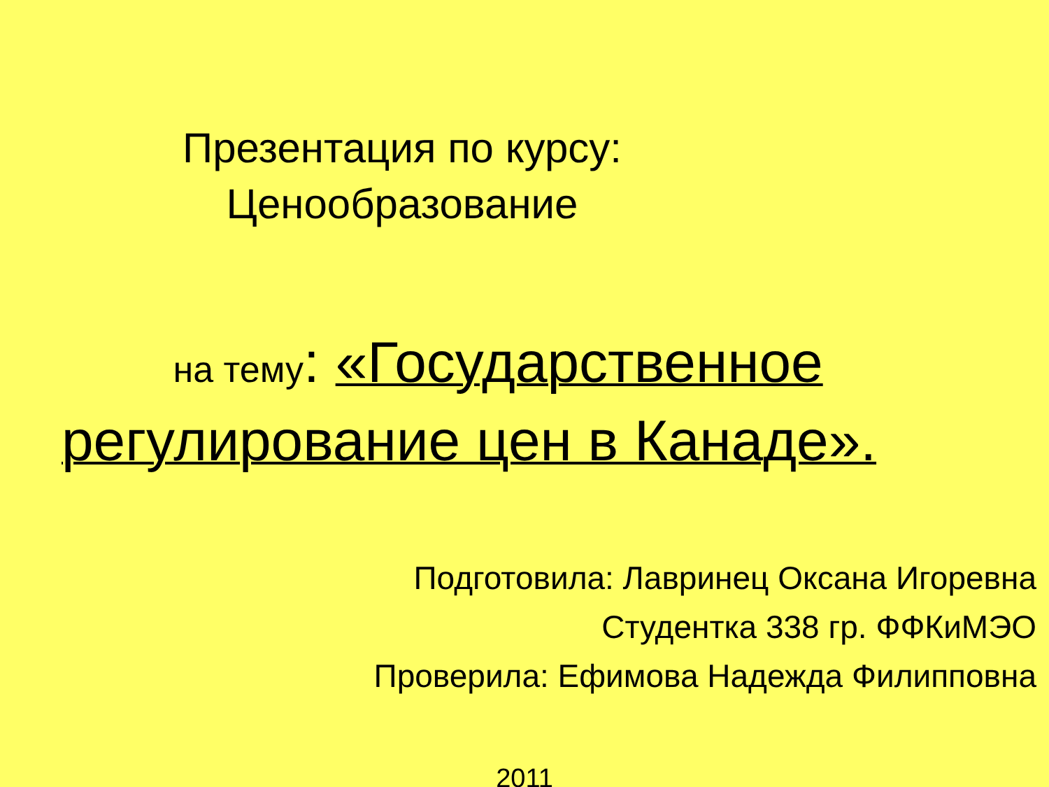Презентация по курсу:
Ценообразование
на тему: «Государственное регулирование цен в Канаде».
Подготовила: Лавринец Оксана Игоревна
Студентка 338 гр. ФФКиМЭО
Проверила: Ефимова Надежда Филипповна
2011